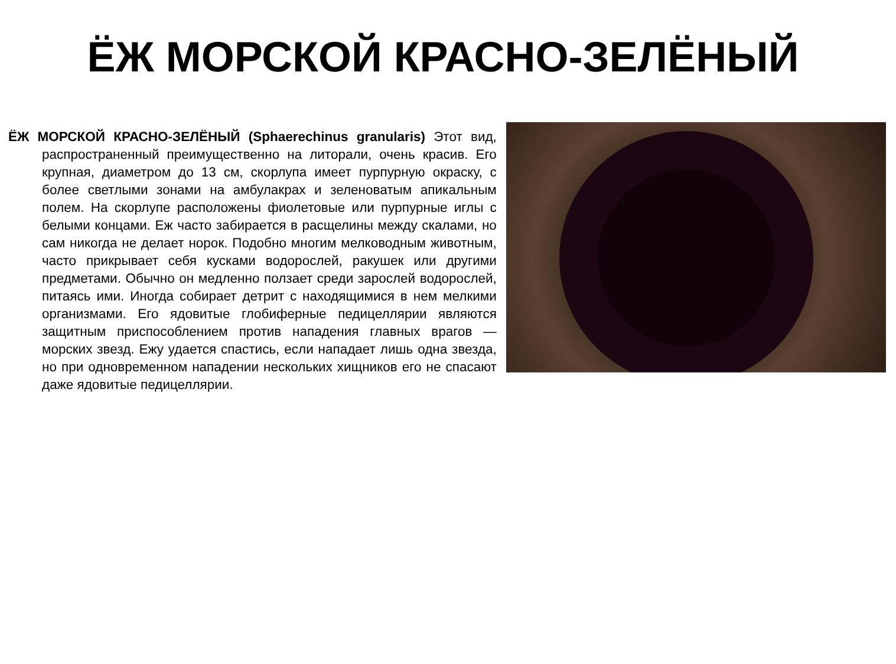ЁЖ МОРСКОЙ КРАСНО-ЗЕЛЁНЫЙ
ЁЖ МОРСКОЙ КРАСНО-ЗЕЛЁНЫЙ (Sphaerechinus granularis) Этот вид, распространенный преимущественно на литорали, очень красив. Его крупная, диаметром до 13 см, скорлупа имеет пурпурную окраску, с более светлыми зонами на амбулакрах и зеленоватым апикальным полем. На скорлупе расположены фиолетовые или пурпурные иглы с белыми концами. Еж часто забирается в расщелины между скалами, но сам никогда не делает норок. Подобно многим мелководным животным, часто прикрывает себя кусками водорослей, ракушек или другими предметами. Обычно он медленно ползает среди зарослей водорослей, питаясь ими. Иногда собирает детрит с находящимися в нем мелкими организмами. Его ядовитые глобиферные педицеллярии являются защитным приспособлением против нападения главных врагов — морских звезд. Ежу удается спастись, если нападает лишь одна звезда, но при одновременном нападении нескольких хищников его не спасают даже ядовитые педицеллярии.